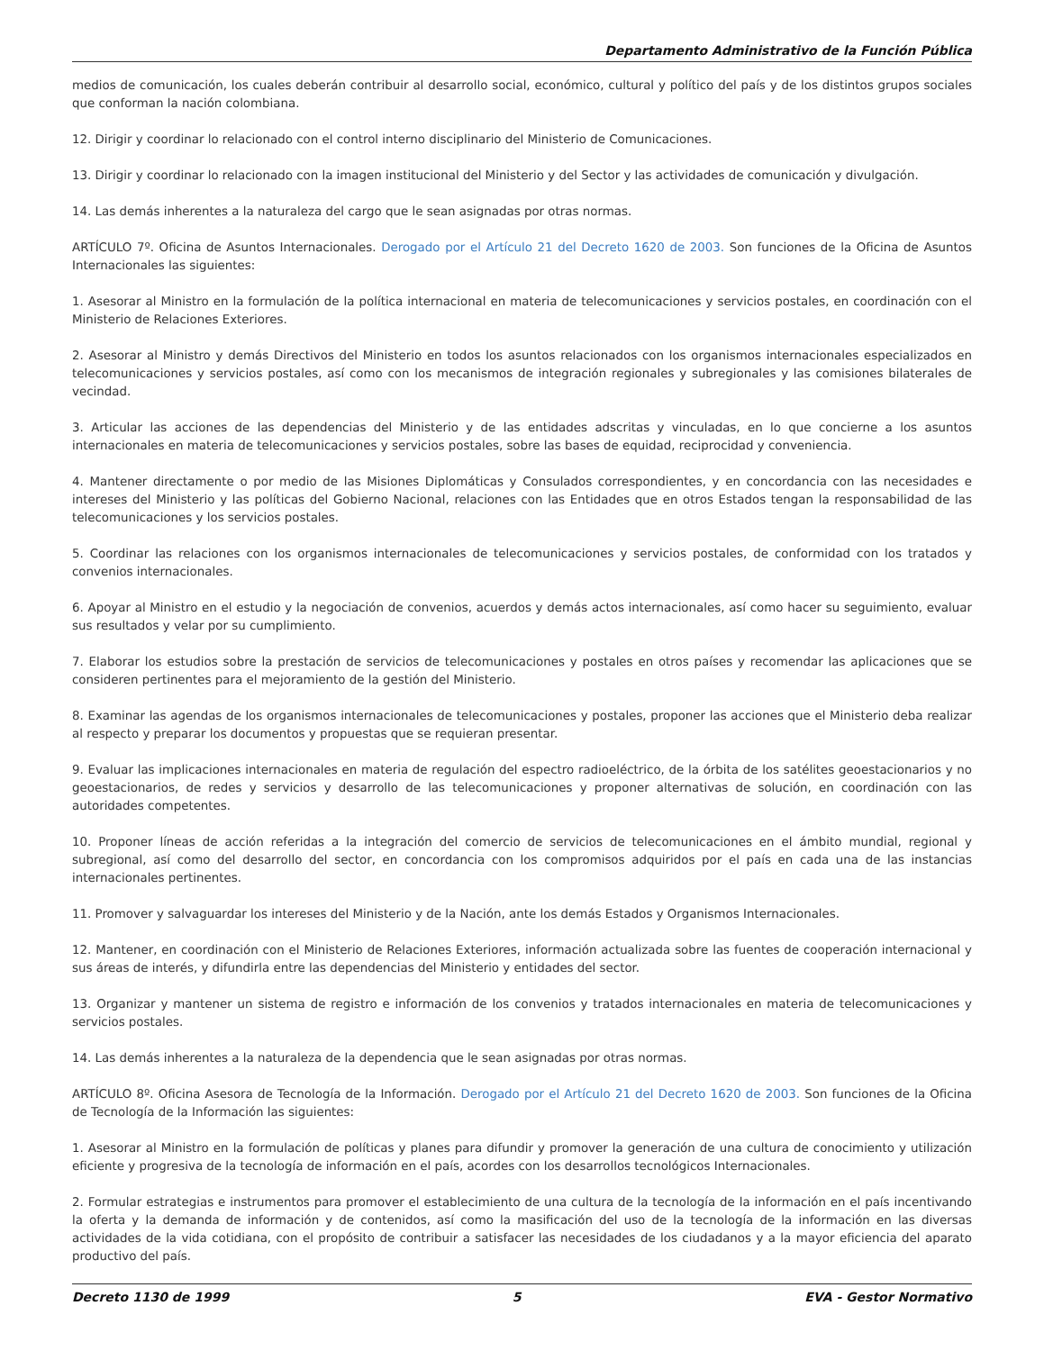Departamento Administrativo de la Función Pública
medios de comunicación, los cuales deberán contribuir al desarrollo social, económico, cultural y político del país y de los distintos grupos sociales que conforman la nación colombiana.
12. Dirigir y coordinar lo relacionado con el control interno disciplinario del Ministerio de Comunicaciones.
13. Dirigir y coordinar lo relacionado con la imagen institucional del Ministerio y del Sector y las actividades de comunicación y divulgación.
14. Las demás inherentes a la naturaleza del cargo que le sean asignadas por otras normas.
ARTÍCULO 7º. Oficina de Asuntos Internacionales. Derogado por el Artículo 21 del Decreto 1620 de 2003. Son funciones de la Oficina de Asuntos Internacionales las siguientes:
1. Asesorar al Ministro en la formulación de la política internacional en materia de telecomunicaciones y servicios postales, en coordinación con el Ministerio de Relaciones Exteriores.
2. Asesorar al Ministro y demás Directivos del Ministerio en todos los asuntos relacionados con los organismos internacionales especializados en telecomunicaciones y servicios postales, así como con los mecanismos de integración regionales y subregionales y las comisiones bilaterales de vecindad.
3. Articular las acciones de las dependencias del Ministerio y de las entidades adscritas y vinculadas, en lo que concierne a los asuntos internacionales en materia de telecomunicaciones y servicios postales, sobre las bases de equidad, reciprocidad y conveniencia.
4. Mantener directamente o por medio de las Misiones Diplomáticas y Consulados correspondientes, y en concordancia con las necesidades e intereses del Ministerio y las políticas del Gobierno Nacional, relaciones con las Entidades que en otros Estados tengan la responsabilidad de las telecomunicaciones y los servicios postales.
5. Coordinar las relaciones con los organismos internacionales de telecomunicaciones y servicios postales, de conformidad con los tratados y convenios internacionales.
6. Apoyar al Ministro en el estudio y la negociación de convenios, acuerdos y demás actos internacionales, así como hacer su seguimiento, evaluar sus resultados y velar por su cumplimiento.
7. Elaborar los estudios sobre la prestación de servicios de telecomunicaciones y postales en otros países y recomendar las aplicaciones que se consideren pertinentes para el mejoramiento de la gestión del Ministerio.
8. Examinar las agendas de los organismos internacionales de telecomunicaciones y postales, proponer las acciones que el Ministerio deba realizar al respecto y preparar los documentos y propuestas que se requieran presentar.
9. Evaluar las implicaciones internacionales en materia de regulación del espectro radioeléctrico, de la órbita de los satélites geoestacionarios y no geoestacionarios, de redes y servicios y desarrollo de las telecomunicaciones y proponer alternativas de solución, en coordinación con las autoridades competentes.
10. Proponer líneas de acción referidas a la integración del comercio de servicios de telecomunicaciones en el ámbito mundial, regional y subregional, así como del desarrollo del sector, en concordancia con los compromisos adquiridos por el país en cada una de las instancias internacionales pertinentes.
11. Promover y salvaguardar los intereses del Ministerio y de la Nación, ante los demás Estados y Organismos Internacionales.
12. Mantener, en coordinación con el Ministerio de Relaciones Exteriores, información actualizada sobre las fuentes de cooperación internacional y sus áreas de interés, y difundirla entre las dependencias del Ministerio y entidades del sector.
13. Organizar y mantener un sistema de registro e información de los convenios y tratados internacionales en materia de telecomunicaciones y servicios postales.
14. Las demás inherentes a la naturaleza de la dependencia que le sean asignadas por otras normas.
ARTÍCULO 8º. Oficina Asesora de Tecnología de la Información. Derogado por el Artículo 21 del Decreto 1620 de 2003. Son funciones de la Oficina de Tecnología de la Información las siguientes:
1. Asesorar al Ministro en la formulación de políticas y planes para difundir y promover la generación de una cultura de conocimiento y utilización eficiente y progresiva de la tecnología de información en el país, acordes con los desarrollos tecnológicos Internacionales.
2. Formular estrategias e instrumentos para promover el establecimiento de una cultura de la tecnología de la información en el país incentivando la oferta y la demanda de información y de contenidos, así como la masificación del uso de la tecnología de la información en las diversas actividades de la vida cotidiana, con el propósito de contribuir a satisfacer las necesidades de los ciudadanos y a la mayor eficiencia del aparato productivo del país.
Decreto 1130 de 1999 5 EVA - Gestor Normativo